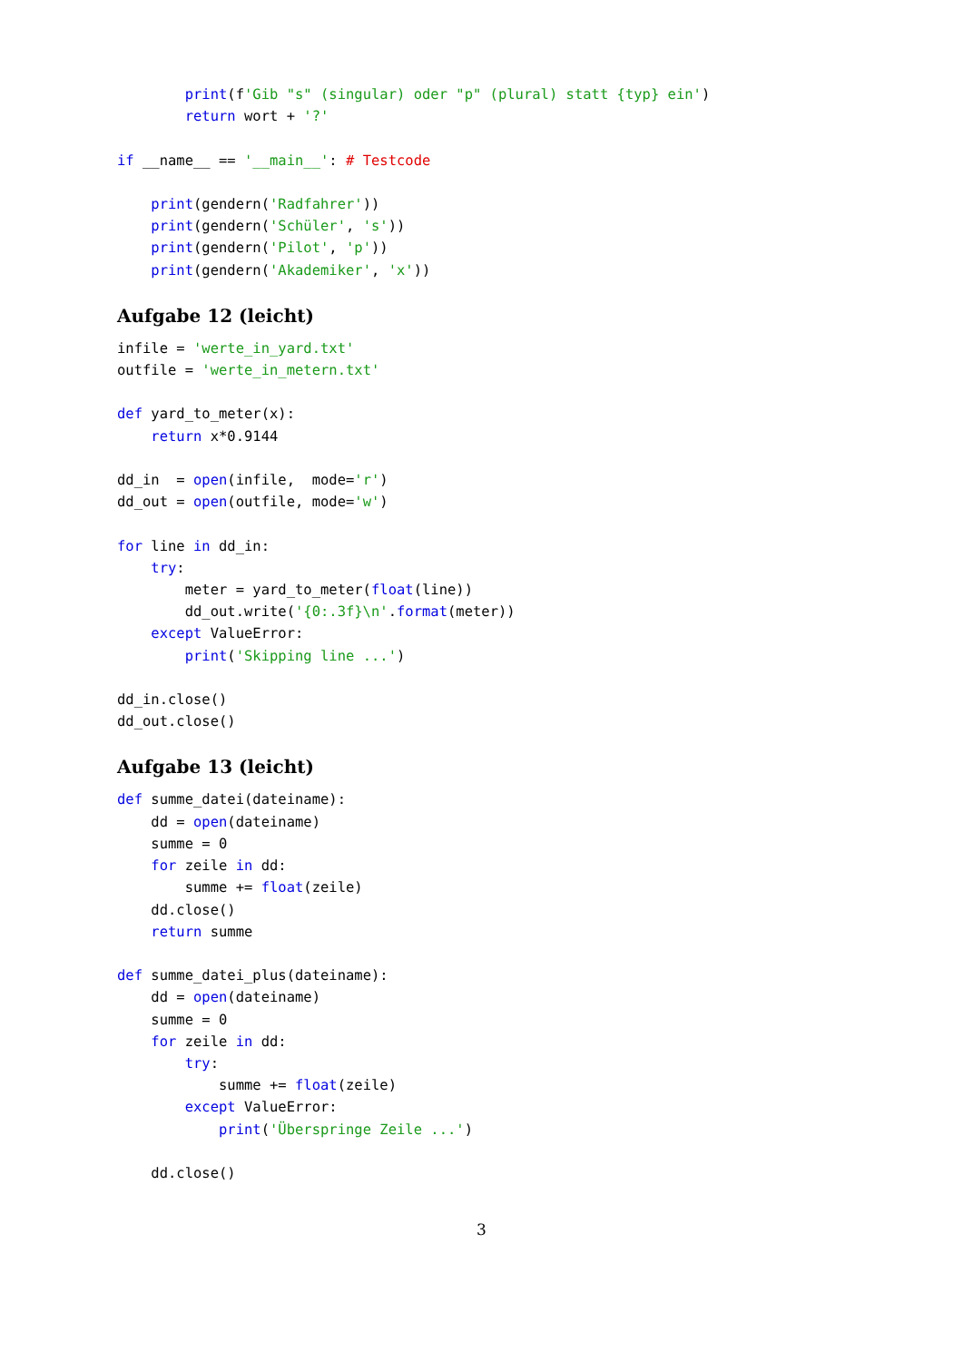print(f'Gib "s" (singular) oder "p" (plural) statt {typ} ein')
        return wort + '?'

if __name__ == '__main__': # Testcode

    print(gendern('Radfahrer'))
    print(gendern('Schüler', 's'))
    print(gendern('Pilot', 'p'))
    print(gendern('Akademiker', 'x'))
Aufgabe 12 (leicht)
infile = 'werte_in_yard.txt'
outfile = 'werte_in_metern.txt'

def yard_to_meter(x):
    return x*0.9144

dd_in  = open(infile,  mode='r')
dd_out = open(outfile, mode='w')

for line in dd_in:
    try:
        meter = yard_to_meter(float(line))
        dd_out.write('{0:.3f}\n'.format(meter))
    except ValueError:
        print('Skipping line ...')

dd_in.close()
dd_out.close()
Aufgabe 13 (leicht)
def summe_datei(dateiname):
    dd = open(dateiname)
    summe = 0
    for zeile in dd:
        summe += float(zeile)
    dd.close()
    return summe

def summe_datei_plus(dateiname):
    dd = open(dateiname)
    summe = 0
    for zeile in dd:
        try:
            summe += float(zeile)
        except ValueError:
            print('Überspringe Zeile ...')

    dd.close()
3